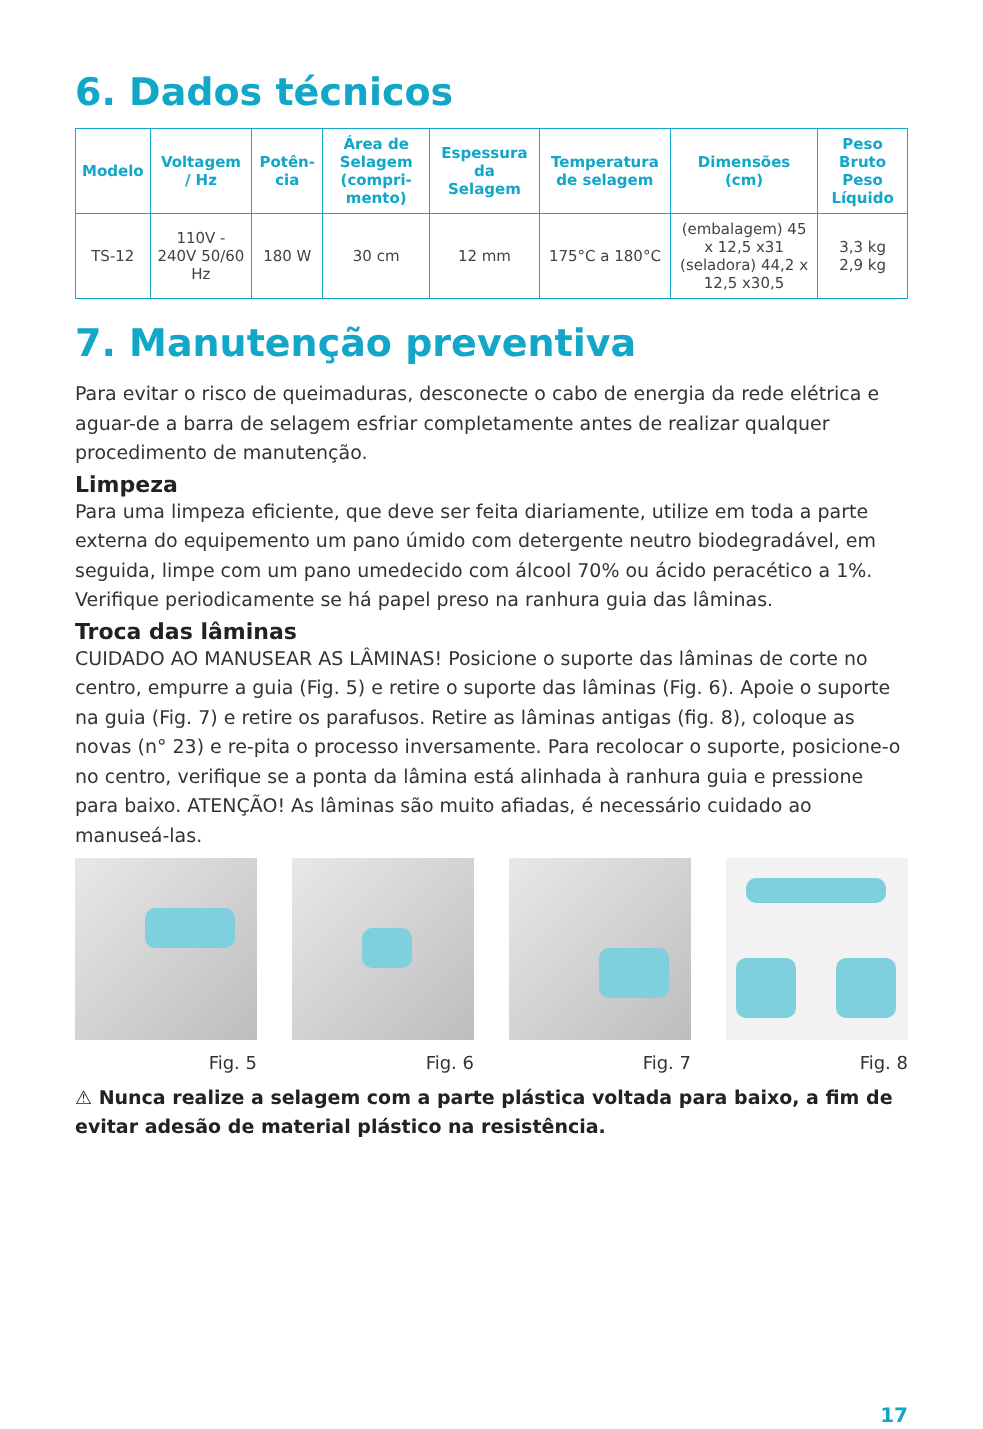6. Dados técnicos
| Modelo | Voltagem / Hz | Potên-cia | Área de Selagem (compri-mento) | Espessura da Selagem | Temperatura de selagem | Dimensões (cm) | Peso Bruto Peso Líquido |
| --- | --- | --- | --- | --- | --- | --- | --- |
| TS-12 | 110V - 240V 50/60 Hz | 180 W | 30 cm | 12 mm | 175°C a 180°C | (embalagem) 45 x 12,5 x31 (seladora) 44,2 x 12,5 x30,5 | 3,3 kg 2,9 kg |
7. Manutenção preventiva
Para evitar o risco de queimaduras, desconecte o cabo de energia da rede elétrica e aguar-de a barra de selagem esfriar completamente antes de realizar qualquer procedimento de manutenção.
Limpeza
Para uma limpeza eficiente, que deve ser feita diariamente, utilize em toda a parte externa do equipemento um pano úmido com detergente neutro biodegradável, em seguida, limpe com um pano umedecido com álcool 70% ou ácido peracético a 1%. Verifique periodicamente se há papel preso na ranhura guia das lâminas.
Troca das lâminas
CUIDADO AO MANUSEAR AS LÂMINAS! Posicione o suporte das lâminas de corte no centro, empurre a guia (Fig. 5) e retire o suporte das lâminas (Fig. 6). Apoie o suporte na guia (Fig. 7) e retire os parafusos. Retire as lâminas antigas (fig. 8), coloque as novas (n° 23) e re-pita o processo inversamente. Para recolocar o suporte, posicione-o no centro, verifique se a ponta da lâmina está alinhada à ranhura guia e pressione para baixo. ATENÇÃO! As lâminas são muito afiadas, é necessário cuidado ao manuseá-las.
Fig. 5 Fig. 6 Fig. 7 Fig. 8
⚠ Nunca realize a selagem com a parte plástica voltada para baixo, a fim de evitar adesão de material plástico na resistência.
17